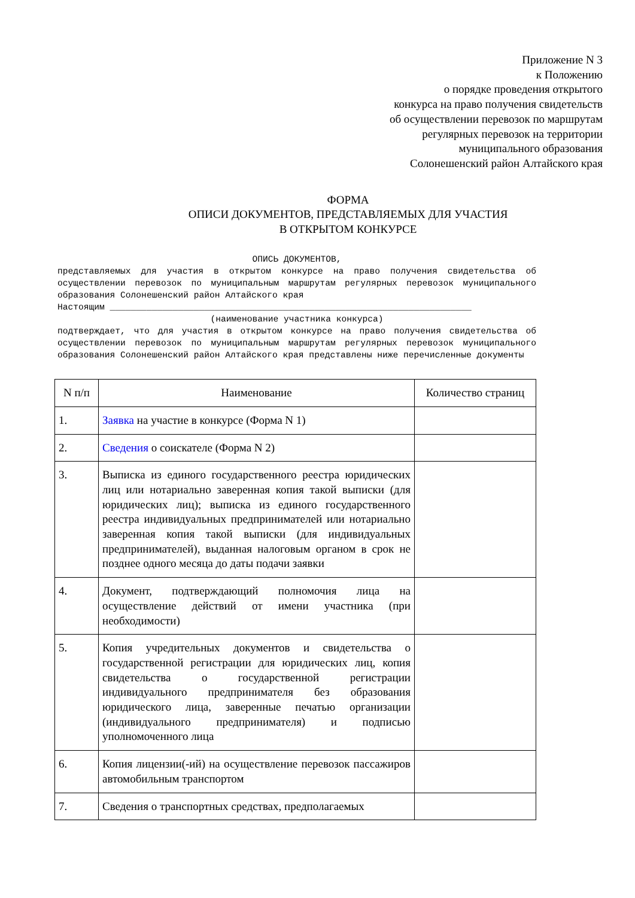Приложение N 3
к Положению
о порядке проведения открытого
конкурса на право получения свидетельств
об осуществлении перевозок по маршрутам
регулярных перевозок на территории
муниципального образования
Солонешенский район Алтайского края
ФОРМА
ОПИСИ ДОКУМЕНТОВ, ПРЕДСТАВЛЯЕМЫХ ДЛЯ УЧАСТИЯ
В ОТКРЫТОМ КОНКУРСЕ
ОПИСЬ ДОКУМЕНТОВ,
представляемых для участия в открытом конкурсе на право получения свидетельства об осуществлении перевозок по муниципальным маршрутам регулярных перевозок муниципального образования Солонешенский район Алтайского края Настоящим _____________________________________________________________________
(наименование участника конкурса)
подтверждает, что для участия в открытом конкурсе на право получения свидетельства об осуществлении перевозок по муниципальным маршрутам регулярных перевозок муниципального образования Солонешенский район Алтайского края представлены ниже перечисленные документы
| N п/п | Наименование | Количество страниц |
| --- | --- | --- |
| 1. | Заявка на участие в конкурсе (Форма N 1) | |
| 2. | Сведения о соискателе (Форма N 2) | |
| 3. | Выписка из единого государственного реестра юридических лиц или нотариально заверенная копия такой выписки (для юридических лиц); выписка из единого государственного реестра индивидуальных предпринимателей или нотариально заверенная копия такой выписки (для индивидуальных предпринимателей), выданная налоговым органом в срок не позднее одного месяца до даты подачи заявки | |
| 4. | Документ, подтверждающий полномочия лица на осуществление действий от имени участника (при необходимости) | |
| 5. | Копия учредительных документов и свидетельства о государственной регистрации для юридических лиц, копия свидетельства о государственной регистрации индивидуального предпринимателя без образования юридического лица, заверенные печатью организации (индивидуального предпринимателя) и подписью уполномоченного лица | |
| 6. | Копия лицензии(-ий) на осуществление перевозок пассажиров автомобильным транспортом | |
| 7. | Сведения о транспортных средствах, предполагаемых | |